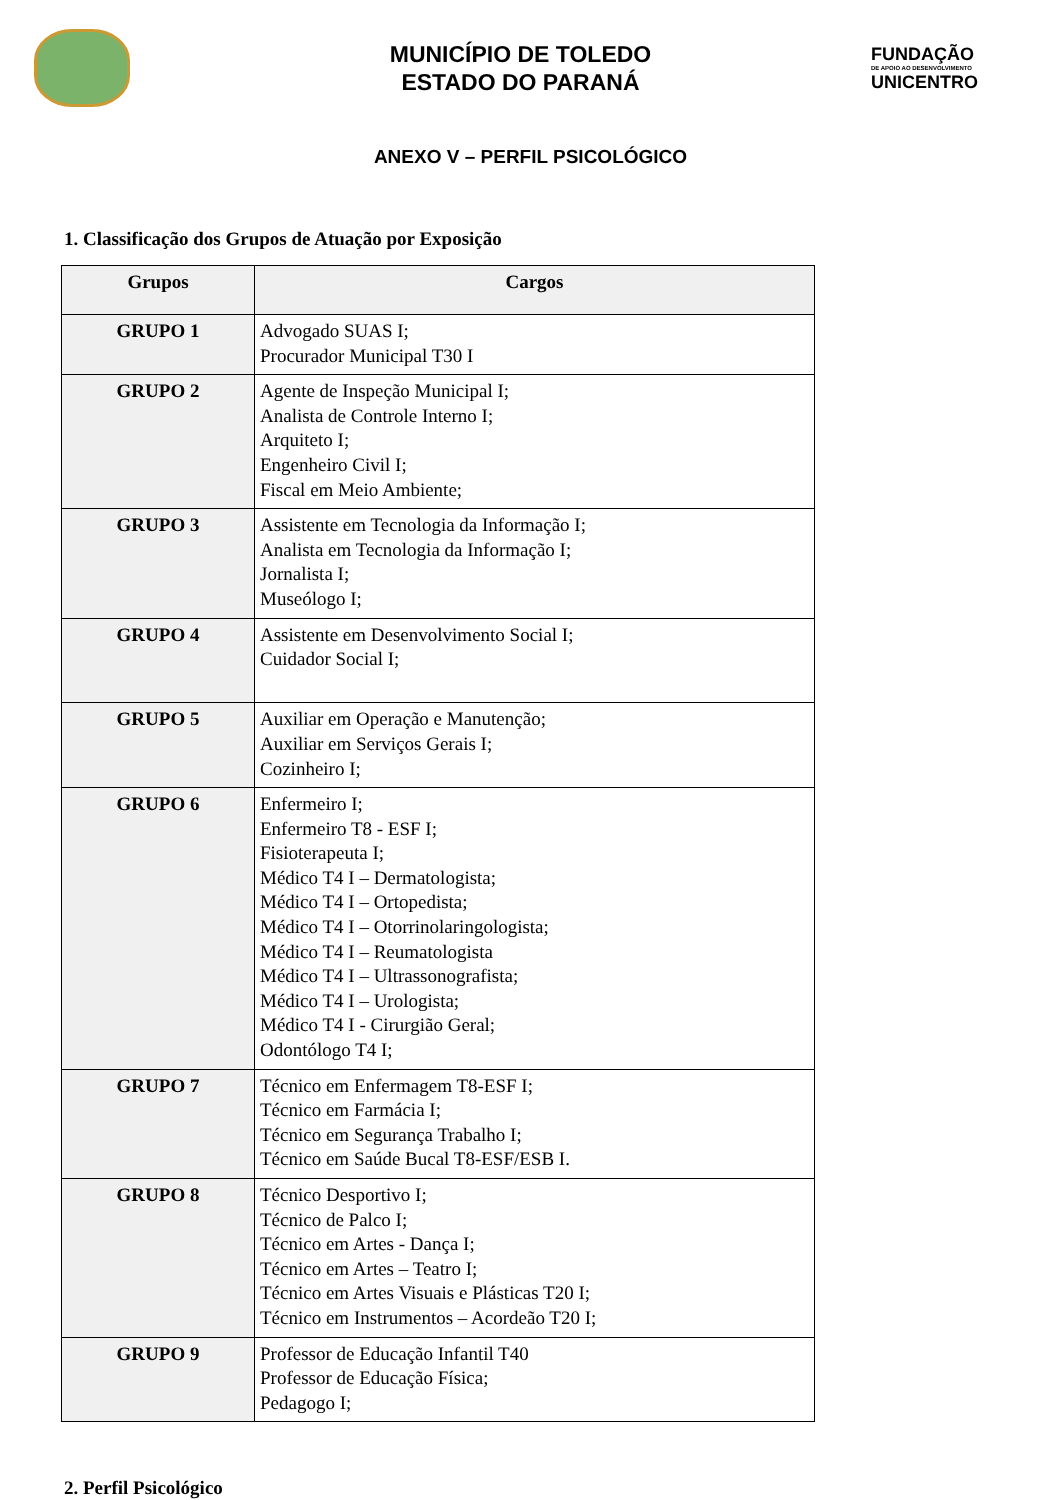MUNICÍPIO DE TOLEDO
ESTADO DO PARANÁ
FUNDAÇÃO
DE APOIO AO DESENVOLVIMENTO
UNICENTRO
ANEXO V – PERFIL PSICOLÓGICO
1. Classificação dos Grupos de Atuação por Exposição
| Grupos | Cargos |
| --- | --- |
| GRUPO 1 | Advogado SUAS I; Procurador Municipal T30 I |
| GRUPO 2 | Agente de Inspeção Municipal I; Analista de Controle Interno I; Arquiteto I; Engenheiro Civil I; Fiscal em Meio Ambiente; |
| GRUPO 3 | Assistente em Tecnologia da Informação I; Analista em Tecnologia da Informação I; Jornalista I; Museólogo I; |
| GRUPO 4 | Assistente em Desenvolvimento Social I; Cuidador Social I; |
| GRUPO 5 | Auxiliar em Operação e Manutenção; Auxiliar em Serviços Gerais I; Cozinheiro I; |
| GRUPO 6 | Enfermeiro I; Enfermeiro T8 - ESF I; Fisioterapeuta I; Médico T4 I – Dermatologista; Médico T4 I – Ortopedista; Médico T4 I – Otorrinolaringologista; Médico T4 I – Reumatologista Médico T4 I – Ultrassonografista; Médico T4 I – Urologista; Médico T4 I - Cirurgião Geral; Odontólogo T4 I; |
| GRUPO 7 | Técnico em Enfermagem T8-ESF I; Técnico em Farmácia I; Técnico em Segurança Trabalho I; Técnico em Saúde Bucal T8-ESF/ESB I. |
| GRUPO 8 | Técnico Desportivo I; Técnico de Palco I; Técnico em Artes - Dança I; Técnico em Artes – Teatro I; Técnico em Artes Visuais e Plásticas T20 I; Técnico em Instrumentos – Acordeão T20 I; |
| GRUPO 9 | Professor de Educação Infantil T40 Professor de Educação Física; Pedagogo I; |
2. Perfil Psicológico